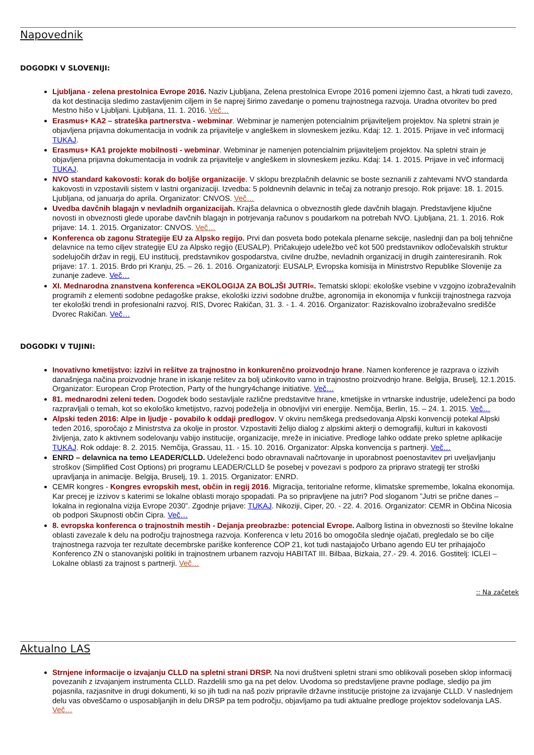Napovednik
DOGODKI V SLOVENIJI:
Ljubljana - zelena prestolnica Evrope 2016. Naziv Ljubljana, Zelena prestolnica Evrope 2016 pomeni izjemno čast, a hkrati tudi zavezo, da kot destinacija sledimo zastavljenim ciljem in še naprej širimo zavedanje o pomenu trajnostnega razvoja. Uradna otvoritev bo pred Mestno hišo v Ljubljani. Ljubljana, 11. 1. 2016. Več…
Erasmus+ KA2 – strateška partnerstva - webminar. Webminar je namenjen potencialnim prijaviteljem projektov. Na spletni strain je objavljena prijavna dokumentacija in vodnik za prijavitelje v angleškem in slovneskem jeziku. Kdaj: 12. 1. 2015. Prijave in več informacij TUKAJ.
Erasmus+ KA1 projekte mobilnosti - webminar. Webminar je namenjen potencialnim prijaviteljem projektov. Na spletni strain je objavljena prijavna dokumentacija in vodnik za prijavitelje v angleškem in slovneskem jeziku. Kdaj: 14. 1. 2015. Prijave in več informacij TUKAJ.
NVO standard kakovosti: korak do boljše organizacije. V sklopu brezplačnih delavnic se boste seznanili z zahtevami NVO standarda kakovosti in vzpostavili sistem v lastni organizaciji. Izvedba: 5 poldnevnih delavnic in tečaj za notranjo presojo. Rok prijave: 18. 1. 2015. Ljubljana, od januarja do aprila. Organizator: CNVOS. Več…
Uvedba davčnih blagajn v nevladnih organizacijah. Krajša delavnica o obveznostih glede davčnih blagajn. Predstavljene ključne novosti in obveznosti glede uporabe davčnih blagajn in potrjevanja računov s poudarkom na potrebah NVO. Ljubljana, 21. 1. 2016. Rok prijave: 14. 1. 2015. Organizator: CNVOS. Več…
Konferenca ob zagonu Strategije EU za Alpsko regijo. Prvi dan posveta bodo potekala plenarne sekcije, naslednji dan pa bolj tehnične delavnice na temo ciljev strategije EU za Alpsko regijo (EUSALP). Pričakujejo udeležbo več kot 500 predstavnikov odločevalskih struktur sodelujočih držav in regij, EU institucij, predstavnikov gospodarstva, civilne družbe, nevladnih organizacij in drugih zainteresiranih. Rok prijave: 17. 1. 2015. Brdo pri Kranju, 25. – 26. 1. 2016. Organizatorji: EUSALP, Evropska komisija in Ministrstvo Republike Slovenije za zunanje zadeve. Več…
XI. Mednarodna znanstvena konferenca »EKOLOGIJA ZA BOLJŠI JUTRI«. Tematski sklopi: ekološke vsebine v vzgojno izobraževalnih programih z elementi sodobne pedagoške prakse, ekološki izzivi sodobne družbe, agronomija in ekonomija v funkciji trajnostnega razvoja ter ekološki trendi in profesionalni razvoj. RIS, Dvorec Rakičan, 31. 3. - 1. 4. 2016. Organizator: Raziskovalno izobraževalno središče Dvorec Rakičan. Več…
DOGODKI V TUJINI:
Inovativno kmetijstvo: izzivi in rešitve za trajnostno in konkurenčno proizvodnjo hrane. Namen konference je razprava o izzivih današnjega načina proizvodnje hrane in iskanje rešitev za bolj učinkovito varno in trajnostno proizvodnjo hrane. Belgija, Bruselj, 12.1.2015. Organizator: European Crop Protection, Party of the hungry4change initiative. Več…
81. mednarodni zeleni teden. Dogodek bodo sestavljale različne predstavitve hrane, kmetijske in vrtnarske industrije, udeleženci pa bodo razpravljali o temah, kot so ekološko kmetijstvo, razvoj podeželja in obnovljivi viri energije. Nemčija, Berlin, 15. – 24. 1. 2015. Več…
Alpski teden 2016: Alpe in ljudje - povabilo k oddaji predlogov. V okviru nemškega predsedovanja Alpski konvenciji potekal Alpski teden 2016, sporočajo z Ministrstva za okolje in prostor. Vzpostaviti želijo dialog z alpskimi akterji o demografiji, kulturi in kakovosti življenja, zato k aktivnem sodelovanju vabijo institucije, organizacije, mreže in iniciative. Predloge lahko oddate preko spletne aplikacije TUKAJ. Rok oddaje: 8. 2. 2015. Nemčija, Grassau, 11. - 15. 10. 2016. Organizator: Alpska konvencija s partnerji. Več…
ENRD – delavnica na temo LEADER/CLLD. Udeleženci bodo obravnavali načrtovanje in uporabnost poenostavitev pri uveljavljanju stroškov (Simplified Cost Options) pri programu LEADER/CLLD še posebej v povezavi s podporo za pripravo strategij ter stroški upravljanja in animacije. Belgija, Bruselj, 19. 1. 2015. Organizator: ENRD.
CEMR kongres - Kongres evropskih mest, občin in regij 2016. Migracija, teritorialne reforme, klimatske spremembe, lokalna ekonomija. Kar precej je izzivov s katerimi se lokalne oblasti morajo spopadati. Pa so pripravljene na jutri? Pod sloganom ”Jutri se prične danes – lokalna in regionalna vizija Evrope 2030”. Zgodnje prijave: TUKAJ. Nikoziji, Ciper, 20. - 22. 4. 2016. Organizator: CEMR in Občina Nicosia ob podpori Skupnosti občin Cipra. Več…
8. evropska konferenca o trajnostnih mestih - Dejanja preobrazbe: potencial Evrope. Aalborg listina in obveznosti so številne lokalne oblasti zavezale k delu na področju trajnostnega razvoja. Konferenca v letu 2016 bo omogočila slednje ojačati, pregledalo se bo cilje trajnostnega razvoja ter rezultate decembrske pariške konference COP 21, kot tudi nastajajočo Urbano agendo EU ter prihajajočo Konferenco ZN o stanovanjski politiki in trajnostnem urbanem razvoju HABITAT III. Bilbaa, Bizkaia, 27.- 29. 4. 2016. Gostitelj: ICLEI – Lokalne oblasti za trajnost s partnerji. Več…
:: Na začetek
Aktualno LAS
Strnjene informacije o izvajanju CLLD na spletni strani DRSP. Na novi društveni spletni strani smo oblikovali poseben sklop informacij povezanih z izvajanjem instrumenta CLLD. Razdelili smo ga na pet delov. Uvodoma so predstavljene pravne podlage, sledijo pa jim pojasnila, razjasnitve in drugi dokumenti, ki so jih tudi na naš poziv pripravile državne institucije pristojne za izvajanje CLLD. V naslednjem delu vas obveščamo o usposabljanjih in delu DRSP pa tem področju, objavljamo pa tudi aktualne predloge projektov sodelovanja LAS. Več…